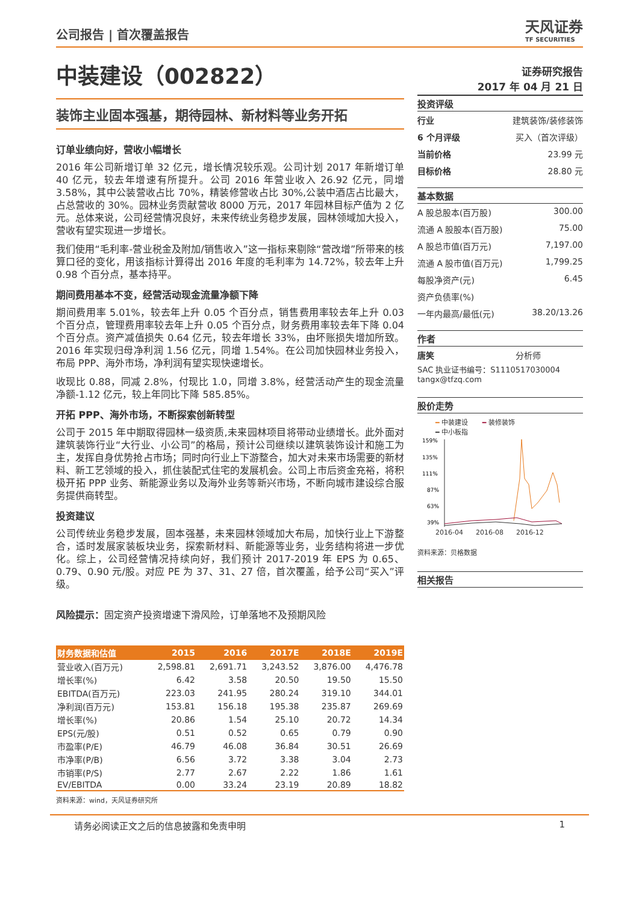公司报告 | 首次覆盖报告
天风证券
TF SECURITIES
中装建设（002822）
装饰主业固本强基，期待园林、新材料等业务开拓
订单业绩向好，营收小幅增长
2016 年公司新增订单 32 亿元，增长情况较乐观。公司计划 2017 年新增订单 40 亿元，较去年增速有所提升。公司 2016 年营业收入 26.92 亿元，同增 3.58%，其中公装营收占比 70%，精装修营收占比 30%,公装中酒店占比最大，占总营收的 30%。园林业务贡献营收 8000 万元，2017 年园林目标产值为 2 亿元。总体来说，公司经营情况良好，未来传统业务稳步发展，园林领域加大投入，营收有望实现进一步增长。
我们使用“毛利率-营业税金及附加/销售收入”这一指标来剔除“营改增”所带来的核算口径的变化，用该指标计算得出 2016 年度的毛利率为 14.72%，较去年上升 0.98 个百分点，基本持平。
期间费用基本不变，经营活动现金流量净额下降
期间费用率 5.01%，较去年上升 0.05 个百分点，销售费用率较去年上升 0.03 个百分点，管理费用率较去年上升 0.05 个百分点，财务费用率较去年下降 0.04 个百分点。资产减值损失 0.64 亿元，较去年增长 33%，由坏账损失增加所致。2016 年实现归母净利润 1.56 亿元，同增 1.54%。在公司加快园林业务投入，布局 PPP、海外市场，净利润有望实现快速增长。
收现比 0.88，同减 2.8%，付现比 1.0，同增 3.8%，经营活动产生的现金流量净额-1.12 亿元，较上年同比下降 585.85%。
开拓 PPP、海外市场，不断探索创新转型
公司于 2015 年中期取得园林一级资质,未来园林项目将带动业绩增长。此外面对建筑装饰行业“大行业、小公司”的格局，预计公司继续以建筑装饰设计和施工为主，发挥自身优势抢占市场；同时向行业上下游整合，加大对未来市场需要的新材料、新工艺领域的投入，抓住装配式住宅的发展机会。公司上市后资金充裕，将积极开拓 PPP 业务、新能源业务以及海外业务等新兴市场，不断向城市建设综合服务提供商转型。
投资建议
公司传统业务稳步发展，固本强基，未来园林领域加大布局，加快行业上下游整合，适时发展家装板块业务，探索新材料、新能源等业务，业务结构将进一步优化。综上，公司经营情况持续向好，我们预计 2017-2019 年 EPS 为 0.65、0.79、0.90 元/股。对应 PE 为 37、31、27 倍，首次覆盖，给予公司“买入”评级。
风险提示：固定资产投资增速下滑风险，订单落地不及预期风险
| 财务数据和估值 | 2015 | 2016 | 2017E | 2018E | 2019E |
| --- | --- | --- | --- | --- | --- |
| 营业收入(百万元) | 2,598.81 | 2,691.71 | 3,243.52 | 3,876.00 | 4,476.78 |
| 增长率(%) | 6.42 | 3.58 | 20.50 | 19.50 | 15.50 |
| EBITDA(百万元) | 223.03 | 241.95 | 280.24 | 319.10 | 344.01 |
| 净利润(百万元) | 153.81 | 156.18 | 195.38 | 235.87 | 269.69 |
| 增长率(%) | 20.86 | 1.54 | 25.10 | 20.72 | 14.34 |
| EPS(元/股) | 0.51 | 0.52 | 0.65 | 0.79 | 0.90 |
| 市盈率(P/E) | 46.79 | 46.08 | 36.84 | 30.51 | 26.69 |
| 市净率(P/B) | 6.56 | 3.72 | 3.38 | 3.04 | 2.73 |
| 市销率(P/S) | 2.77 | 2.67 | 2.22 | 1.86 | 1.61 |
| EV/EBITDA | 0.00 | 33.24 | 23.19 | 20.89 | 18.82 |
资料来源：wind，天风证券研究所
证券研究报告
2017 年 04 月 21 日
投资评级
行业 建筑装饰/装修装饰
6 个月评级 买入（首次评级）
当前价格 23.99 元
目标价格 28.80 元
基本数据
A 股总股本(百万股) 300.00
流通 A 股股本(百万股) 75.00
A 股总市值(百万元) 7,197.00
流通 A 股市值(百万元) 1,799.25
每股净资产(元) 6.45
资产负债率(%)
一年内最高/最低(元) 38.20/13.26
作者
唐笑 分析师
SAC 执业证书编号：S1110517030004
tangx@tfzq.com
股价走势
━ 中装建设 ━ 装修装饰
━ 中小板指
159%
135%
111%
87%
63%
39%
2016-04 2016-08 2016-12
资料来源：贝格数据
相关报告
请务必阅读正文之后的信息披露和免责申明 1